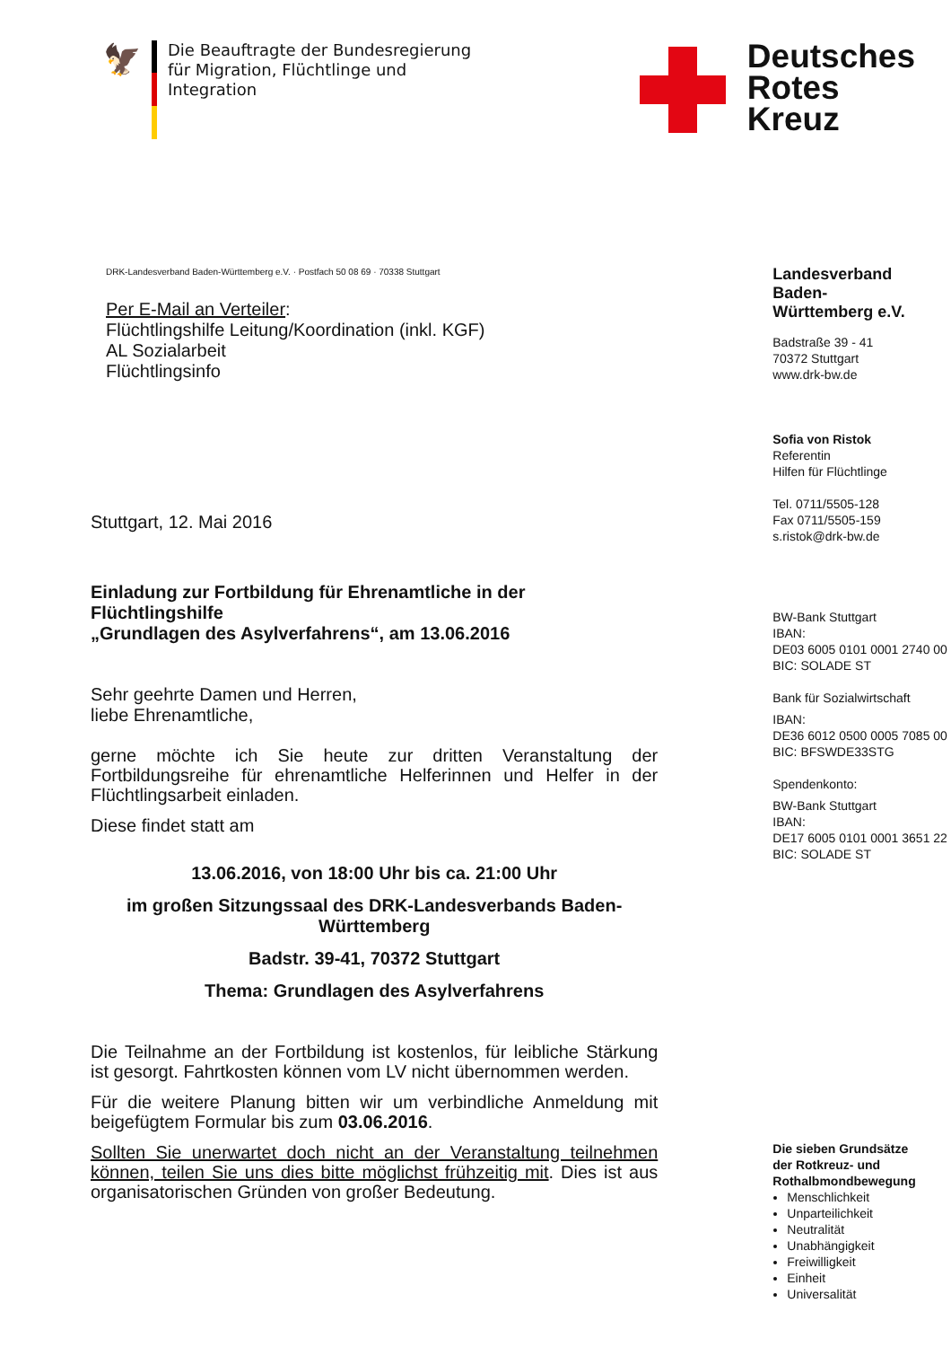🦅
Die Beauftragte der Bundesregierung
für Migration, Flüchtlinge und
Integration
Deutsches
Rotes
Kreuz
DRK-Landesverband Baden-Württemberg e.V. · Postfach 50 08 69 · 70338 Stuttgart
Per E-Mail an Verteiler:
Flüchtlingshilfe Leitung/Koordination (inkl. KGF)
AL Sozialarbeit
Flüchtlingsinfo
Stuttgart, 12. Mai 2016
Einladung zur Fortbildung für Ehrenamtliche in der Flüchtlingshilfe
„Grundlagen des Asylverfahrens“, am 13.06.2016
Sehr geehrte Damen und Herren,
liebe Ehrenamtliche,
gerne möchte ich Sie heute zur dritten Veranstaltung der Fortbildungsreihe für ehrenamtliche Helferinnen und Helfer in der Flüchtlingsarbeit einladen.
Diese findet statt am
13.06.2016, von 18:00 Uhr bis ca. 21:00 Uhr
im großen Sitzungssaal des DRK-Landesverbands Baden-Württemberg
Badstr. 39-41, 70372 Stuttgart
Thema: Grundlagen des Asylverfahrens
Die Teilnahme an der Fortbildung ist kostenlos, für leibliche Stärkung ist gesorgt. Fahrtkosten können vom LV nicht übernommen werden.
Für die weitere Planung bitten wir um verbindliche Anmeldung mit beigefügtem Formular bis zum 03.06.2016.
Sollten Sie unerwartet doch nicht an der Veranstaltung teilnehmen können, teilen Sie uns dies bitte möglichst frühzeitig mit. Dies ist aus organisatorischen Gründen von großer Bedeutung.
Landesverband
Baden-
Württemberg e.V.
Badstraße 39 - 41
70372 Stuttgart
www.drk-bw.de
Sofia von Ristok
Referentin
Hilfen für Flüchtlinge
Tel. 0711/5505-128
Fax 0711/5505-159
s.ristok@drk-bw.de
BW-Bank Stuttgart
IBAN:
DE03 6005 0101 0001 2740 00
BIC: SOLADE ST
Bank für Sozialwirtschaft
IBAN:
DE36 6012 0500 0005 7085 00
BIC: BFSWDE33STG
Spendenkonto:
BW-Bank Stuttgart
IBAN:
DE17 6005 0101 0001 3651 22
BIC: SOLADE ST
Die sieben Grundsätze
der Rotkreuz- und
Rothalbmondbewegung
Menschlichkeit
Unparteilichkeit
Neutralität
Unabhängigkeit
Freiwilligkeit
Einheit
Universalität